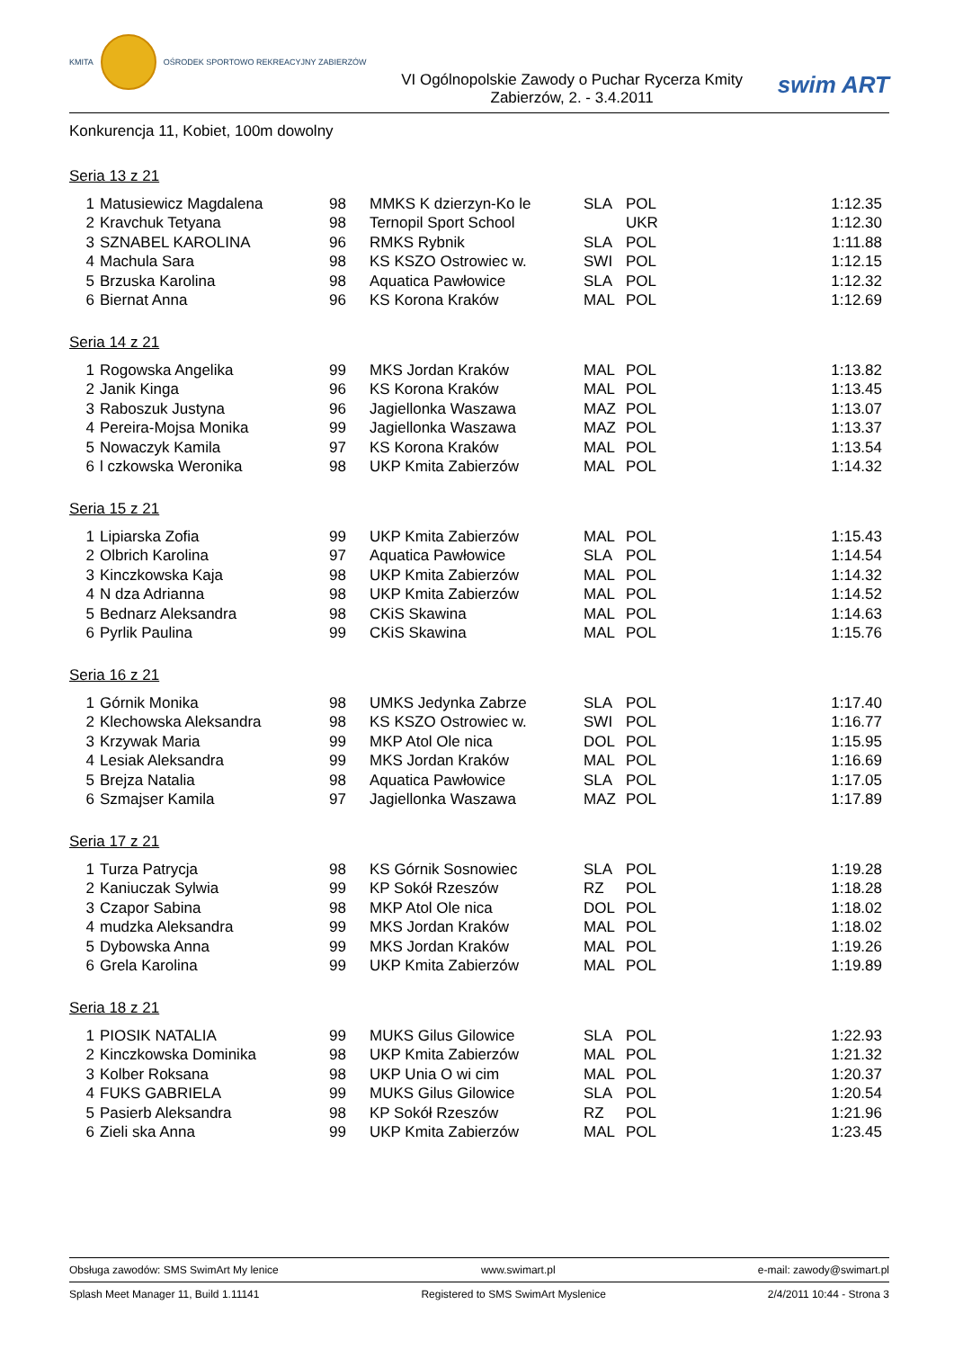KMITA
OŚRODEK SPORTOWO REKREACYJNY ZABIERZÓW
VI Ogólnopolskie Zawody o Puchar Rycerza Kmity
Zabierzów, 2. - 3.4.2011
swim ART
Konkurencja 11, Kobiet, 100m dowolny
Seria 13 z 21
| 1 | Matusiewicz Magdalena | 98 | MMKS K dzierzyn-Ko le | SLA | POL | 1:12.35 |
| 2 | Kravchuk Tetyana | 98 | Ternopil Sport School | | UKR | 1:12.30 |
| 3 | SZNABEL KAROLINA | 96 | RMKS Rybnik | SLA | POL | 1:11.88 |
| 4 | Machula Sara | 98 | KS KSZO Ostrowiec w. | SWI | POL | 1:12.15 |
| 5 | Brzuska Karolina | 98 | Aquatica Pawłowice | SLA | POL | 1:12.32 |
| 6 | Biernat Anna | 96 | KS Korona Kraków | MAL | POL | 1:12.69 |
Seria 14 z 21
| 1 | Rogowska Angelika | 99 | MKS Jordan Kraków | MAL | POL | 1:13.82 |
| 2 | Janik Kinga | 96 | KS Korona Kraków | MAL | POL | 1:13.45 |
| 3 | Raboszuk Justyna | 96 | Jagiellonka Waszawa | MAZ | POL | 1:13.07 |
| 4 | Pereira-Mojsa Monika | 99 | Jagiellonka Waszawa | MAZ | POL | 1:13.37 |
| 5 | Nowaczyk Kamila | 97 | KS Korona Kraków | MAL | POL | 1:13.54 |
| 6 | l czkowska Weronika | 98 | UKP Kmita Zabierzów | MAL | POL | 1:14.32 |
Seria 15 z 21
| 1 | Lipiarska Zofia | 99 | UKP Kmita Zabierzów | MAL | POL | 1:15.43 |
| 2 | Olbrich Karolina | 97 | Aquatica Pawłowice | SLA | POL | 1:14.54 |
| 3 | Kinczkowska Kaja | 98 | UKP Kmita Zabierzów | MAL | POL | 1:14.32 |
| 4 | N dza Adrianna | 98 | UKP Kmita Zabierzów | MAL | POL | 1:14.52 |
| 5 | Bednarz Aleksandra | 98 | CKiS Skawina | MAL | POL | 1:14.63 |
| 6 | Pyrlik Paulina | 99 | CKiS Skawina | MAL | POL | 1:15.76 |
Seria 16 z 21
| 1 | Górnik Monika | 98 | UMKS Jedynka Zabrze | SLA | POL | 1:17.40 |
| 2 | Klechowska Aleksandra | 98 | KS KSZO Ostrowiec w. | SWI | POL | 1:16.77 |
| 3 | Krzywak Maria | 99 | MKP Atol Ole nica | DOL | POL | 1:15.95 |
| 4 | Lesiak Aleksandra | 99 | MKS Jordan Kraków | MAL | POL | 1:16.69 |
| 5 | Brejza Natalia | 98 | Aquatica Pawłowice | SLA | POL | 1:17.05 |
| 6 | Szmajser Kamila | 97 | Jagiellonka Waszawa | MAZ | POL | 1:17.89 |
Seria 17 z 21
| 1 | Turza Patrycja | 98 | KS Górnik Sosnowiec | SLA | POL | 1:19.28 |
| 2 | Kaniuczak Sylwia | 99 | KP Sokół Rzeszów | RZ | POL | 1:18.28 |
| 3 | Czapor Sabina | 98 | MKP Atol Ole nica | DOL | POL | 1:18.02 |
| 4 | mudzka Aleksandra | 99 | MKS Jordan Kraków | MAL | POL | 1:18.02 |
| 5 | Dybowska Anna | 99 | MKS Jordan Kraków | MAL | POL | 1:19.26 |
| 6 | Grela Karolina | 99 | UKP Kmita Zabierzów | MAL | POL | 1:19.89 |
Seria 18 z 21
| 1 | PIOSIK NATALIA | 99 | MUKS Gilus Gilowice | SLA | POL | 1:22.93 |
| 2 | Kinczkowska Dominika | 98 | UKP Kmita Zabierzów | MAL | POL | 1:21.32 |
| 3 | Kolber Roksana | 98 | UKP Unia O wi cim | MAL | POL | 1:20.37 |
| 4 | FUKS GABRIELA | 99 | MUKS Gilus Gilowice | SLA | POL | 1:20.54 |
| 5 | Pasierb Aleksandra | 98 | KP Sokół Rzeszów | RZ | POL | 1:21.96 |
| 6 | Zieli ska Anna | 99 | UKP Kmita Zabierzów | MAL | POL | 1:23.45 |
Obsługa zawodów: SMS SwimArt My lenice www.swimart.pl e-mail: zawody@swimart.pl
Splash Meet Manager 11, Build 1.11141 Registered to SMS SwimArt Myslenice 2/4/2011 10:44 - Strona 3